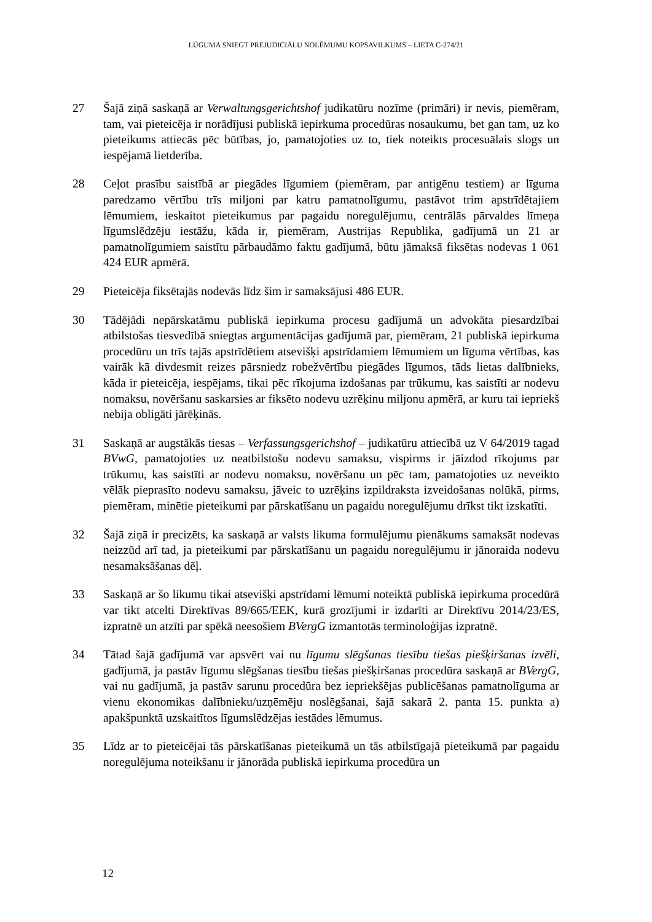LŪGUMA SNIEGT PREJUDICIĀLU NOLĒMUMU KOPSAVILKUMS – LIETA C-274/21
27 Šajā ziņā saskaņā ar Verwaltungsgerichtshof judikatūru nozīme (primāri) ir nevis, piemēram, tam, vai pieteicēja ir norādījusi publiskā iepirkuma procedūras nosaukumu, bet gan tam, uz ko pieteikums attiecās pēc būtības, jo, pamatojoties uz to, tiek noteikts procesuālais slogs un iespējamā lietderība.
28 Ceļot prasību saistībā ar piegādes līgumiem (piemēram, par antigēnu testiem) ar līguma paredzamo vērtību trīs miljoni par katru pamatnolīgumu, pastāvot trim apstrīdētajiem lēmumiem, ieskaitot pieteikumus par pagaidu noregulējumu, centrālās pārvaldes līmeņa līgumslēdzēju iestāžu, kāda ir, piemēram, Austrijas Republika, gadījumā un 21 ar pamatnolīgumiem saistītu pārbaudāmo faktu gadījumā, būtu jāmaksā fiksētas nodevas 1 061 424 EUR apmērā.
29 Pieteicēja fiksētajās nodevās līdz šim ir samaksājusi 486 EUR.
30 Tādējādi nepārskatāmu publiskā iepirkuma procesu gadījumā un advokāta piesardzībai atbilstošas tiesvedībā sniegtas argumentācijas gadījumā par, piemēram, 21 publiskā iepirkuma procedūru un trīs tajās apstrīdētiem atsevišķi apstrīdamiem lēmumiem un līguma vērtības, kas vairāk kā divdesmit reizes pārsniedz robežvērtību piegādes līgumos, tāds lietas dalībnieks, kāda ir pieteicēja, iespējams, tikai pēc rīkojuma izdošanas par trūkumu, kas saistīti ar nodevu nomaksu, novēršanu saskarsies ar fiksēto nodevu uzrēķinu miljonu apmērā, ar kuru tai iepriekš nebija obligāti jārēķinās.
31 Saskaņā ar augstākās tiesas – Verfassungsgerichshof – judikatūru attiecībā uz V 64/2019 tagad BVwG, pamatojoties uz neatbilstošu nodevu samaksu, vispirms ir jāizdod rīkojums par trūkumu, kas saistīti ar nodevu nomaksu, novēršanu un pēc tam, pamatojoties uz neveikto vēlāk pieprasīto nodevu samaksu, jāveic to uzrēķins izpildraksta izveidošanas nolūkā, pirms, piemēram, minētie pieteikumi par pārskatīšanu un pagaidu noregulējumu drīkst tikt izskatīti.
32 Šajā ziņā ir precizēts, ka saskaņā ar valsts likuma formulējumu pienākums samaksāt nodevas neizzūd arī tad, ja pieteikumi par pārskatīšanu un pagaidu noregulējumu ir jānoraida nodevu nesamaksāšanas dēļ.
33 Saskaņā ar šo likumu tikai atsevišķi apstrīdami lēmumi noteiktā publiskā iepirkuma procedūrā var tikt atcelti Direktīvas 89/665/EEK, kurā grozījumi ir izdarīti ar Direktīvu 2014/23/ES, izpratnē un atzīti par spēkā neesošiem BVergG izmantotās terminoloģijas izpratnē.
34 Tātad šajā gadījumā var apsvērt vai nu līgumu slēgšanas tiesību tiešas piešķiršanas izvēli, gadījumā, ja pastāv līgumu slēgšanas tiesību tiešas piešķiršanas procedūra saskaņā ar BVergG, vai nu gadījumā, ja pastāv sarunu procedūra bez iepriekšējas publicēšanas pamatnolīguma ar vienu ekonomikas dalībnieku/uzņēmēju noslēgšanai, šajā sakarā 2. panta 15. punkta a) apakšpunktā uzskaitītos līgumslēdzējas iestādes lēmumus.
35 Līdz ar to pieteicējai tās pārskatīšanas pieteikumā un tās atbilstīgajā pieteikumā par pagaidu noregulējuma noteikšanu ir jānorāda publiskā iepirkuma procedūra un
12